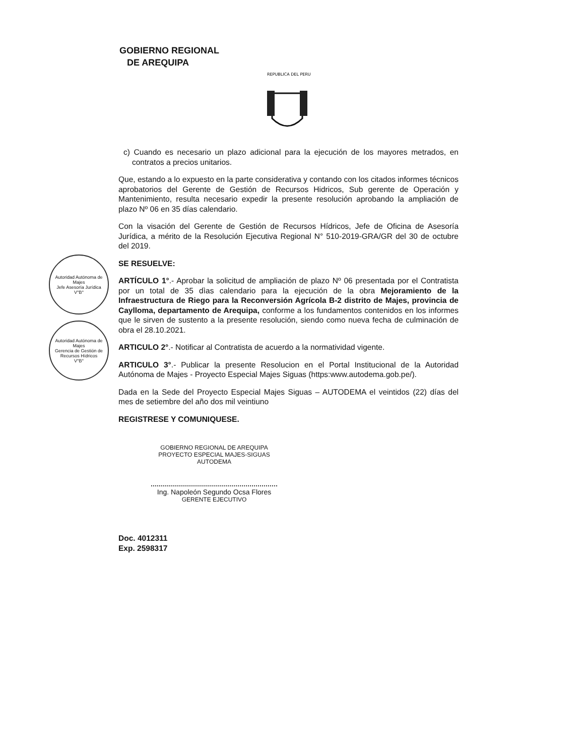GOBIERNO REGIONAL
DE AREQUIPA
REPUBLICA DEL PERU
Autoridad Autónoma de Majes
Jefe Asesoría Jurídica
V°B°
Autoridad Autónoma de Majes
Gerencia de Gestión de Recursos Hídricos
V°B°
c) Cuando es necesario un plazo adicional para la ejecución de los mayores metrados, en contratos a precios unitarios.
Que, estando a lo expuesto en la parte considerativa y contando con los citados informes técnicos aprobatorios del Gerente de Gestión de Recursos Hidricos, Sub gerente de Operación y Mantenimiento, resulta necesario expedir la presente resolución aprobando la ampliación de plazo Nº 06 en 35 días calendario.
Con la visación del Gerente de Gestión de Recursos Hídricos, Jefe de Oficina de Asesoría Jurídica, a mérito de la Resolución Ejecutiva Regional N° 510-2019-GRA/GR del 30 de octubre del 2019.
SE RESUELVE:
ARTÍCULO 1°.- Aprobar la solicitud de ampliación de plazo Nº 06 presentada por el Contratista por un total de 35 dìas calendario para la ejecución de la obra Mejoramiento de la Infraestructura de Riego para la Reconversión Agrícola B-2 distrito de Majes, provincia de Caylloma, departamento de Arequipa, conforme a los fundamentos contenidos en los informes que le sirven de sustento a la presente resolución, siendo como nueva fecha de culminación de obra el 28.10.2021.
ARTICULO 2°.- Notificar al Contratista de acuerdo a la normatividad vigente.
ARTICULO 3°.- Publicar la presente Resolucion en el Portal Institucional de la Autoridad Autónoma de Majes - Proyecto Especial Majes Siguas (https:www.autodema.gob.pe/).
Dada en la Sede del Proyecto Especial Majes Siguas – AUTODEMA el veintidos (22) días del mes de setiembre del año dos mil veintiuno
REGISTRESE Y COMUNIQUESE.
GOBIERNO REGIONAL DE AREQUIPA
PROYECTO ESPECIAL MAJES-SIGUAS
AUTODEMA
Ing. Napoleón Segundo Ocsa Flores
GERENTE EJECUTIVO
Doc. 4012311
Exp. 2598317